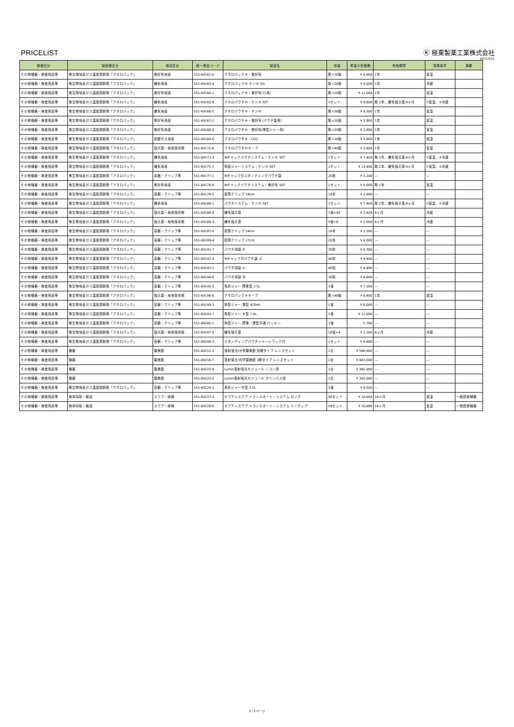PRICELIST
Ⓚ 極東製薬工業株式会社
2021/4/21
| 検査区分 | 製品種区分 | 項目区分 | 統一商品コード | 製品名 | 包装 | 希望小売価格 | 有効期間 | 保管条件 | 摘要 |
| --- | --- | --- | --- | --- | --- | --- | --- | --- | --- |
| その他機器・検査用品等 | 微生物培養ガス濃度調節剤「アネロパック」 | 微好気培養 | 551-69161-0 | アネロパック®・微好気 | 剤×30個 | ¥ 6,900 | 1年 | 室温 | |
| その他機器・検査用品等 | 微生物培養ガス濃度調節剤「アネロパック」 | 嫌気培養 | 551-69163-4 | アネロパック® ケンキ 5% | 剤×20個 | ¥ 8,000 | 1年 | 冷蔵 | |
| その他機器・検査用品等 | 微生物培養ガス濃度調節剤「アネロパック」 | 微好気培養 | 551-69164-1 | アネロパック®・微好気(7L用) | 剤×20個 | ¥ 11,000 | 1年 | 室温 | |
| その他機器・検査用品等 | 微生物培養ガス濃度調節剤「アネロパック」 | 嫌気培養 | 551-69165-8 | アネロパウチ®・ケンキ SET | 1セット | ¥ 9,800 | 剤:1年、嫌気指示薬:6ヶ月 | ①室温、②冷蔵 | |
| その他機器・検査用品等 | 微生物培養ガス濃度調節剤「アネロパック」 | 嫌気培養 | 551-69166-5 | アネロパウチ®・ケンキ | 剤×50個 | ¥ 9,500 | 1年 | 室温 | |
| その他機器・検査用品等 | 微生物培養ガス濃度調節剤「アネロパック」 | 微好気培養 | 551-69167-2 | アネロパウチ®・微好気 (パウチ袋用) | 剤×20個 | ¥ 3,800 | 1年 | 室温 | |
| その他機器・検査用品等 | 微生物培養ガス濃度調節剤「アネロパック」 | 微好気培養 | 551-69168-9 | アネロパウチ®・微好気(薄型ジャー用) | 剤×20個 | ¥ 3,800 | 1年 | 室温 | |
| その他機器・検査用品等 | 微生物培養ガス濃度調節剤「アネロパック」 | 炭酸ガス培養 | 551-69169-6 | アネロパウチ®・CO2 | 剤×20個 | ¥ 3,800 | 1年 | 室温 | |
| その他機器・検査用品等 | 微生物培養ガス濃度調節剤「アネロパック」 | 指示薬・培地保存剤 | 551-69172-6 | アネロパウチ®キープ | 剤×40個 | ¥ 3,800 | 1年 | 室温 | |
| その他機器・検査用品等 | 微生物培養ガス濃度調節剤「アネロパック」 | 嫌気培養 | 551-69173-3 | Wチャックパウチシステム・ケンキ SET | 1セット | ¥ 7,400 | 剤:1年、嫌気指示薬:6ヶ月 | ①室温、②冷蔵 | |
| その他機器・検査用品等 | 微生物培養ガス濃度調節剤「アネロパック」 | 嫌気培養 | 551-69175-7 | 角型ジャーシステム・ケンキ SET | 1セット | ¥ 13,400 | 剤:1年、嫌気指示薬:6ヶ月 | ①室温、②冷蔵 | |
| その他機器・検査用品等 | 微生物培養ガス濃度調節剤「アネロパック」 | 容器・クリップ等 | 551-69177-1 | Wチャック付スタンディングパウチ袋 | 20枚 | ¥ 5,200 | — | — | |
| その他機器・検査用品等 | 微生物培養ガス濃度調節剤「アネロパック」 | 微好気培養 | 551-69178-8 | Wチャックパウチシステム・微好気 SET | 1セット | ¥ 6,000 | 剤:1年 | 室温 | |
| その他機器・検査用品等 | 微生物培養ガス濃度調節剤「アネロパック」 | 容器・クリップ等 | 551-69179-5 | 密閉クリップ 28cm | 10本 | ¥ 2,900 | — | — | |
| その他機器・検査用品等 | 微生物培養ガス濃度調節剤「アネロパック」 | 嫌気培養 | 551-69180-1 | パウチシステム・ケンキ SET | 1セット | ¥ 7,400 | 剤:1年、嫌気指示薬:6ヶ月 | ①室温、②冷蔵 | |
| その他機器・検査用品等 | 微生物培養ガス濃度調節剤「アネロパック」 | 指示薬・培地保存剤 | 551-69184-9 | 嫌気指示薬 | 1個×40 | ¥ 3,400 | 6ヶ月 | 冷蔵 | |
| その他機器・検査用品等 | 微生物培養ガス濃度調節剤「アネロパック」 | 指示薬・培地保存剤 | 551-69186-3 | 嫌気指示薬 | 5個×8 | ¥ 2,600 | 6ヶ月 | 冷蔵 | |
| その他機器・検査用品等 | 微生物培養ガス濃度調節剤「アネロパック」 | 容器・クリップ等 | 551-69187-0 | 密閉クリップ 24cm | 10本 | ¥ 2,500 | — | — | |
| その他機器・検査用品等 | 微生物培養ガス濃度調節剤「アネロパック」 | 容器・クリップ等 | 551-69189-4 | 密閉クリップ 17cm | 20本 | ¥ 4,000 | — | — | |
| その他機器・検査用品等 | 微生物培養ガス濃度調節剤「アネロパック」 | 容器・クリップ等 | 551-69191-7 | パウチ用袋 大 | 30枚 | ¥ 6,300 | — | — | |
| その他機器・検査用品等 | 微生物培養ガス濃度調節剤「アネロパック」 | 容器・クリップ等 | 551-69192-4 | Wチャック付パウチ袋 小 | 40枚 | ¥ 4,400 | — | — | |
| その他機器・検査用品等 | 微生物培養ガス濃度調節剤「アネロパック」 | 容器・クリップ等 | 551-69193-1 | パウチ用袋 小 | 40枚 | ¥ 4,400 | — | — | |
| その他機器・検査用品等 | 微生物培養ガス濃度調節剤「アネロパック」 | 容器・クリップ等 | 551-69194-8 | パウチ用袋 中 | 30枚 | ¥ 4,800 | — | — | |
| その他機器・検査用品等 | 微生物培養ガス濃度調節剤「アネロパック」 | 容器・クリップ等 | 551-69195-5 | 角形ジャー 標準型 2.5L | 1個 | ¥ 7,500 | — | — | |
| その他機器・検査用品等 | 微生物培養ガス濃度調節剤「アネロパック」 | 指示薬・培地保存剤 | 551-69198-6 | アネロパック®キープ | 剤×40個 | ¥ 6,400 | 1年 | 室温 | |
| その他機器・検査用品等 | 微生物培養ガス濃度調節剤「アネロパック」 | 容器・クリップ等 | 551-69199-3 | 角型ジャー 薄型 420mL | 1個 | ¥ 6,000 | — | — | |
| その他機器・検査用品等 | 微生物培養ガス濃度調節剤「アネロパック」 | 容器・クリップ等 | 551-69203-7 | 角型ジャー 大型 7.0L | 1個 | ¥ 11,000 | — | — | |
| その他機器・検査用品等 | 微生物培養ガス濃度調節剤「アネロパック」 | 容器・クリップ等 | 551-69205-1 | 角型ジャー 標準／薄型共通 パッキン | 1個 | ¥ 760 | — | — | |
| その他機器・検査用品等 | 微生物培養ガス濃度調節剤「アネロパック」 | 指示薬・培地保存剤 | 551-69207-5 | 嫌気指示薬 | 10個×4 | ¥ 2,300 | 6ヶ月 | 冷蔵 | |
| その他機器・検査用品等 | 微生物培養ガス濃度調節剤「アネロパック」 | 容器・クリップ等 | 551-69208-2 | スタンディングパウチシャーレラック付 | 1セット | ¥ 8,600 | — | — | |
| その他機器・検査用品等 | 機器 | 顕微鏡 | 551-69211-2 | 落射蛍光/光学顕微鏡 双眼タイプ レンズセット | 1台 | ¥ 566,000 | — | — | |
| その他機器・検査用品等 | 機器 | 顕微鏡 | 551-69216-7 | 落射蛍光/光学顕微鏡 3筒タイプ レンズセット | 1台 | ¥ 663,000 | — | — | |
| その他機器・検査用品等 | 機器 | 顕微鏡 | 551-69222-8 | Lumin落射蛍光モジュール ニコン用 | 1台 | ¥ 365,000 | — | — | |
| その他機器・検査用品等 | 機器 | 顕微鏡 | 551-69223-5 | Lumin落射蛍光モジュール オリンパス用 | 1台 | ¥ 365,000 | — | — | |
| その他機器・検査用品等 | 微生物培養ガス濃度調節剤「アネロパック」 | 容器・クリップ等 | 551-69224-2 | 角形ジャー中型 3.5L | 1個 | ¥ 8,500 | — | — | |
| その他機器・検査用品等 | 検体採取・輸送 | スワブ・綿棒 | 551-69227-3 | オプティスワブ トランスポート・システム ロング | 50セット | ¥ 10,600 | 18ヶ月 | 室温 | 一般医療機器 |
| その他機器・検査用品等 | 検体採取・輸送 | スワブ・綿棒 | 551-69228-0 | オプティスワブ トランスポート・システム ミニチップ | 50セット | ¥ 10,600 | 18ヶ月 | 室温 | 一般医療機器 |
3 / 3 ページ